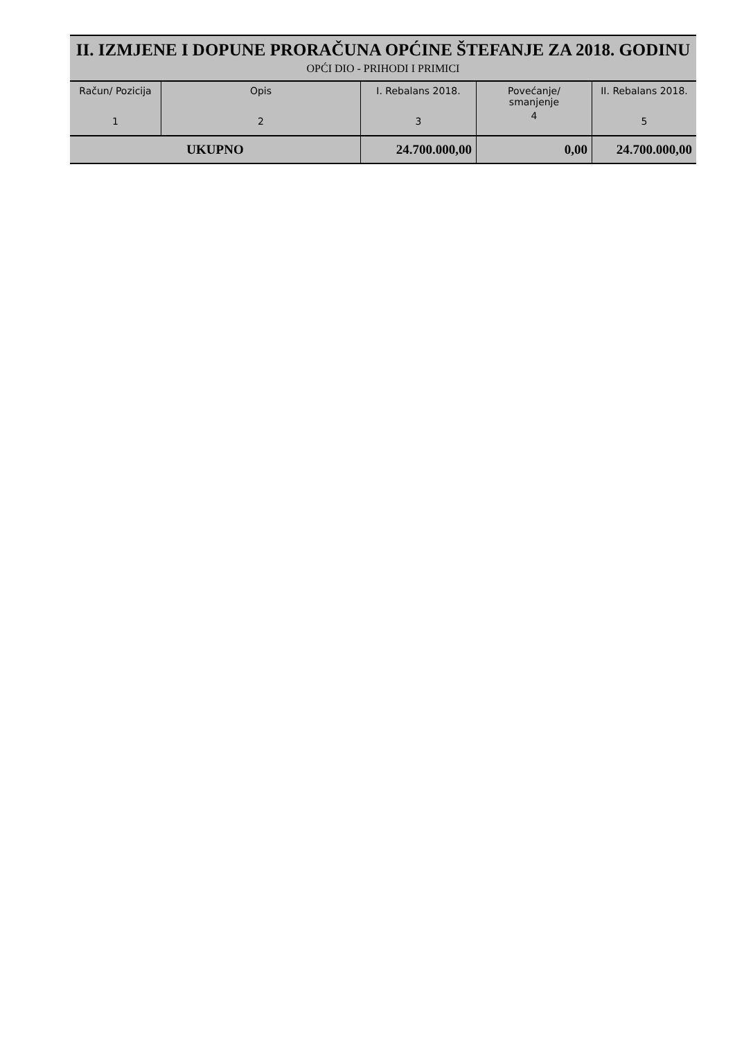II. IZMJENE I DOPUNE PRORAČUNA OPĆINE ŠTEFANJE ZA 2018. GODINU
OPĆI DIO - PRIHODI I PRIMICI
| Račun/ Pozicija 1 | Opis 2 | I. Rebalans 2018. 3 | Povećanje/ smanjenje 4 | II. Rebalans 2018. 5 |
| --- | --- | --- | --- | --- |
| UKUPNO | | 24.700.000,00 | 0,00 | 24.700.000,00 |